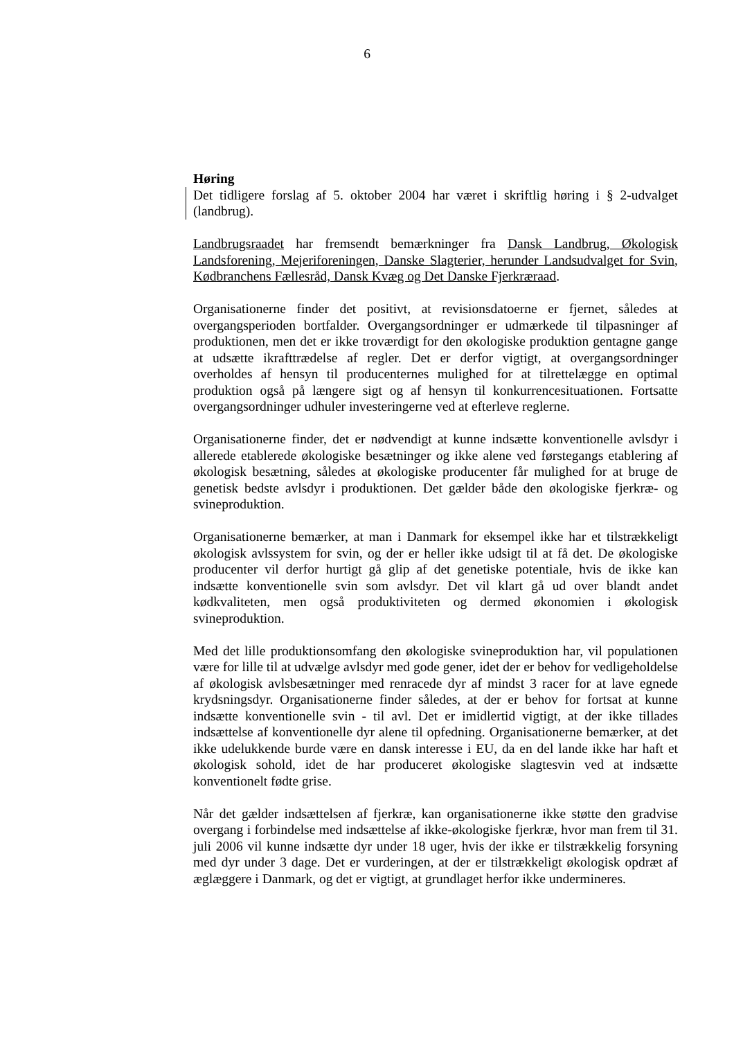6
Høring
Det tidligere forslag af 5. oktober 2004 har været i skriftlig høring i § 2-udvalget (landbrug).
Landbrugsraadet har fremsendt bemærkninger fra Dansk Landbrug, Økologisk Landsforening, Mejeriforeningen, Danske Slagterier, herunder Landsudvalget for Svin, Kødbranchens Fællesråd, Dansk Kvæg og Det Danske Fjerkræraad.
Organisationerne finder det positivt, at revisionsdatoerne er fjernet, således at overgangsperioden bortfalder. Overgangsordninger er udmærkede til tilpasninger af produktionen, men det er ikke troværdigt for den økologiske produktion gentagne gange at udsætte ikrafttrædelse af regler. Det er derfor vigtigt, at overgangsordninger overholdes af hensyn til producenternes mulighed for at tilrettelægge en optimal produktion også på længere sigt og af hensyn til konkurrencesituationen. Fortsatte overgangsordninger udhuler investeringerne ved at efterleve reglerne.
Organisationerne finder, det er nødvendigt at kunne indsætte konventionelle avlsdyr i allerede etablerede økologiske besætninger og ikke alene ved førstegangs etablering af økologisk besætning, således at økologiske producenter får mulighed for at bruge de genetisk bedste avlsdyr i produktionen. Det gælder både den økologiske fjerkræ- og svineproduktion.
Organisationerne bemærker, at man i Danmark for eksempel ikke har et tilstrækkeligt økologisk avlssystem for svin, og der er heller ikke udsigt til at få det. De økologiske producenter vil derfor hurtigt gå glip af det genetiske potentiale, hvis de ikke kan indsætte konventionelle svin som avlsdyr. Det vil klart gå ud over blandt andet kødkvaliteten, men også produktiviteten og dermed økonomien i økologisk svineproduktion.
Med det lille produktionsomfang den økologiske svineproduktion har, vil populationen være for lille til at udvælge avlsdyr med gode gener, idet der er behov for vedligeholdelse af økologisk avlsbesætninger med renracede dyr af mindst 3 racer for at lave egnede krydsningsdyr. Organisationerne finder således, at der er behov for fortsat at kunne indsætte konventionelle svin - til avl. Det er imidlertid vigtigt, at der ikke tillades indsættelse af konventionelle dyr alene til opfedning. Organisationerne bemærker, at det ikke udelukkende burde være en dansk interesse i EU, da en del lande ikke har haft et økologisk sohold, idet de har produceret økologiske slagtesvin ved at indsætte konventionelt fødte grise.
Når det gælder indsættelsen af fjerkræ, kan organisationerne ikke støtte den gradvise overgang i forbindelse med indsættelse af ikke-økologiske fjerkræ, hvor man frem til 31. juli 2006 vil kunne indsætte dyr under 18 uger, hvis der ikke er tilstrækkelig forsyning med dyr under 3 dage. Det er vurderingen, at der er tilstrækkeligt økologisk opdræt af æglæggere i Danmark, og det er vigtigt, at grundlaget herfor ikke undermineres.